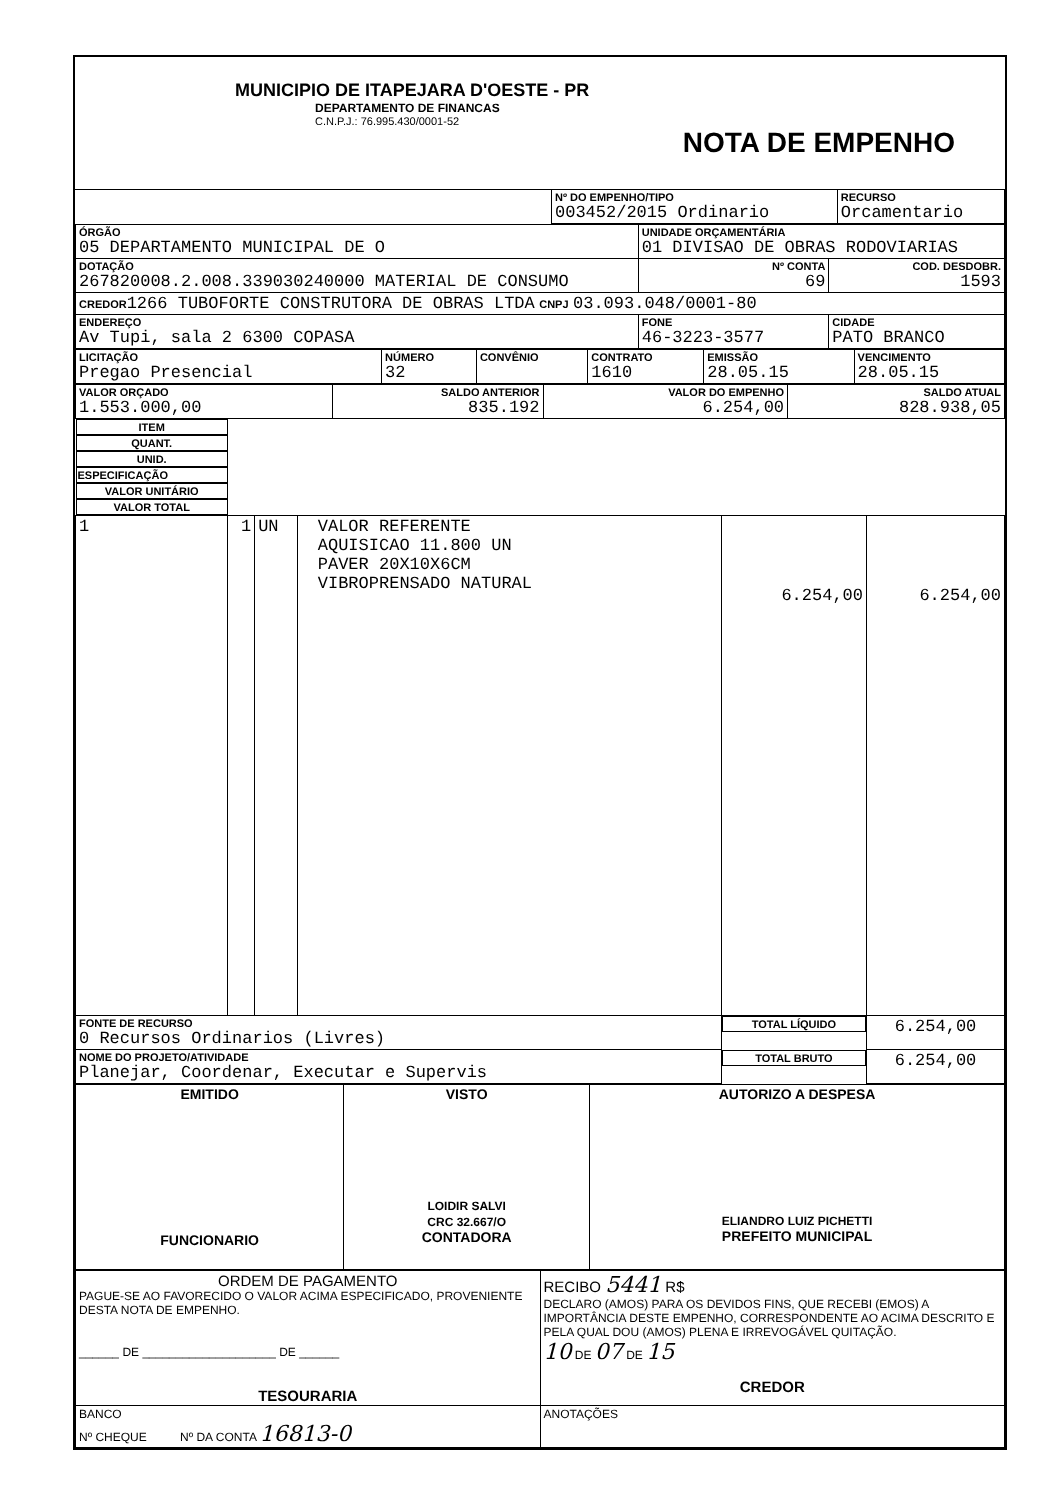| MUNICIPIO DE ITAPEJARA D'OESTE - PR DEPARTAMENTO DE FINANCAS C.N.P.J.: 76.995.430/0001-52 | NOTA DE EMPENHO |
| | Nº DO EMPENHO/TIPO 003452/2015 Ordinario | RECURSO Orcamentario |
| ÓRGÃO 05 DEPARTAMENTO MUNICIPAL DE O | UNIDADE ORÇAMENTÁRIA 01 DIVISAO DE OBRAS RODOVIARIAS | |
| DOTAÇÃO 267820008.2.008.339030240000 MATERIAL DE CONSUMO | Nº CONTA 69 | COD. DESDOBR. 1593 |
| CREDOR 1266 TUBOFORTE CONSTRUTORA DE OBRAS LTDA CNPJ 03.093.048/0001-80 | | |
| ENDEREÇO Av Tupi, sala 2 6300 COPASA | FONE 46-3223-3577 | CIDADE PATO BRANCO |
| LICITAÇÃO Pregao Presencial | NÚMERO 32 | CONVÊNIO | CONTRATO 1610 | EMISSÃO 28.05.15 | VENCIMENTO 28.05.15 |
| VALOR ORÇADO 1.553.000,00 | SALDO ANTERIOR 835.192 | VALOR DO EMPENHO 6.254,00 | SALDO ATUAL 828.938,05 |
| ITEM | QUANT. | UNID. | ESPECIFICAÇÃO | VALOR UNITÁRIO | VALOR TOTAL |
| --- | --- | --- | --- | --- | --- |
| 1 | 1 | UN | VALOR REFERENTE AQUISICAO 11.800 UN PAVER 20X10X6CM VIBROPRENSADO NATURAL | 6.254,00 | 6.254,00 |
| FONTE DE RECURSO 0 Recursos Ordinarios (Livres) | | | | TOTAL LÍQUIDO | 6.254,00 |
| NOME DO PROJETO/ATIVIDADE Planejar, Coordenar, Executar e Supervis | | | | TOTAL BRUTO | 6.254,00 |
| EMITIDO FUNCIONARIO | VISTO LOIDIR SALVI CRC 32.667/O CONTADORA | AUTORIZO A DESPESA ELIANDRO LUIZ PICHETTI PREFEITO MUNICIPAL |
| ORDEM DE PAGAMENTO PAGUE-SE AO FAVORECIDO O VALOR ACIMA ESPECIFICADO, PROVENIENTE DESTA NOTA DE EMPENHO. ______ DE ____________________ DE ______ TESOURARIA | RECIBO 5441 R$ DECLARO (AMOS) PARA OS DEVIDOS FINS, QUE RECEBI (EMOS) A IMPORTÂNCIA DESTE EMPENHO, CORRESPONDENTE AO ACIMA DESCRITO E PELA QUAL DOU (AMOS) PLENA E IRREVOGÁVEL QUITAÇÃO. 10 DE 07 DE 15 CREDOR |
| BANCO Nº CHEQUE Nº DA CONTA 16813-0 | ANOTAÇÕES |